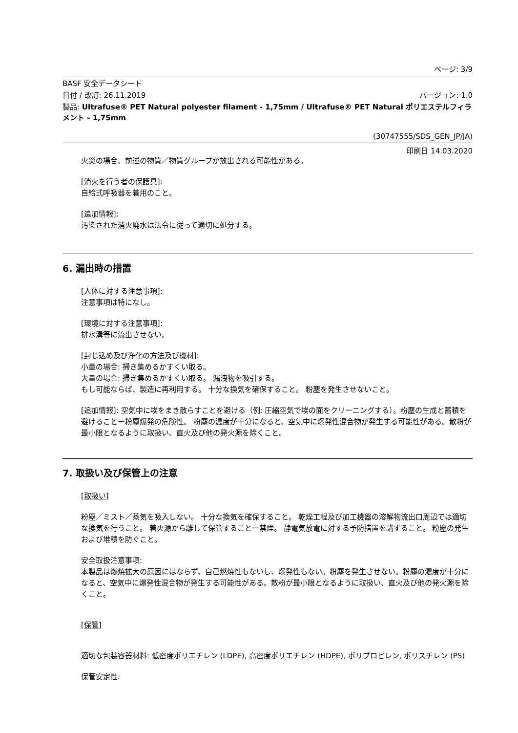ページ: 3/9
BASF 安全データシート
日付 / 改訂: 26.11.2019 バージョン: 1.0
製品: Ultrafuse® PET Natural polyester filament - 1,75mm / Ultrafuse® PET Natural ポリエステルフィラメント - 1,75mm
(30747555/SDS_GEN_JP/JA)
印刷日 14.03.2020
火災の場合、前述の物質／物質グループが放出される可能性がある。
[消火を行う者の保護具]:
自給式呼吸器を着用のこと。
[追加情報]:
汚染された消火廃水は法令に従って適切に処分する。
6. 漏出時の措置
[人体に対する注意事項]:
注意事項は特になし。
[環境に対する注意事項]:
排水溝等に流出させない。
[封じ込め及び浄化の方法及び機材]:
小量の場合: 掃き集めるかすくい取る。
大量の場合: 掃き集めるかすくい取る。 漏洩物を吸引する。
もし可能ならば、製造に再利用する。 十分な換気を確保すること。 粉塵を発生させないこと。
[追加情報]: 空気中に埃をまき散らすことを避ける（例: 圧縮空気で埃の面をクリーニングする）。粉塵の生成と蓄積を避けることー粉塵爆発の危険性。 粉塵の濃度が十分になると、空気中に爆発性混合物が発生する可能性がある。散粉が最小限となるように取扱い、直火及び他の発火源を除くこと。
7. 取扱い及び保管上の注意
[取扱い]
粉塵／ミスト／蒸気を吸入しない。 十分な換気を確保すること。 乾燥工程及び加工機器の溶解物流出口周辺では適切な換気を行うこと。 着火源から離して保管することー禁煙。 静電気放電に対する予防措置を講ずること。 粉塵の発生および堆積を防ぐこと。
安全取扱注意事項:
本製品は燃焼拡大の原因にはならず、自己燃焼性もないし、爆発性もない。粉塵を発生させない。粉塵の濃度が十分になると、空気中に爆発性混合物が発生する可能性がある。散粉が最小限となるように取扱い、直火及び他の発火源を除くこと。
[保管]
適切な包装容器材料: 低密度ポリエチレン (LDPE), 高密度ポリエチレン (HDPE), ポリプロピレン, ポリスチレン (PS)
保管安定性: